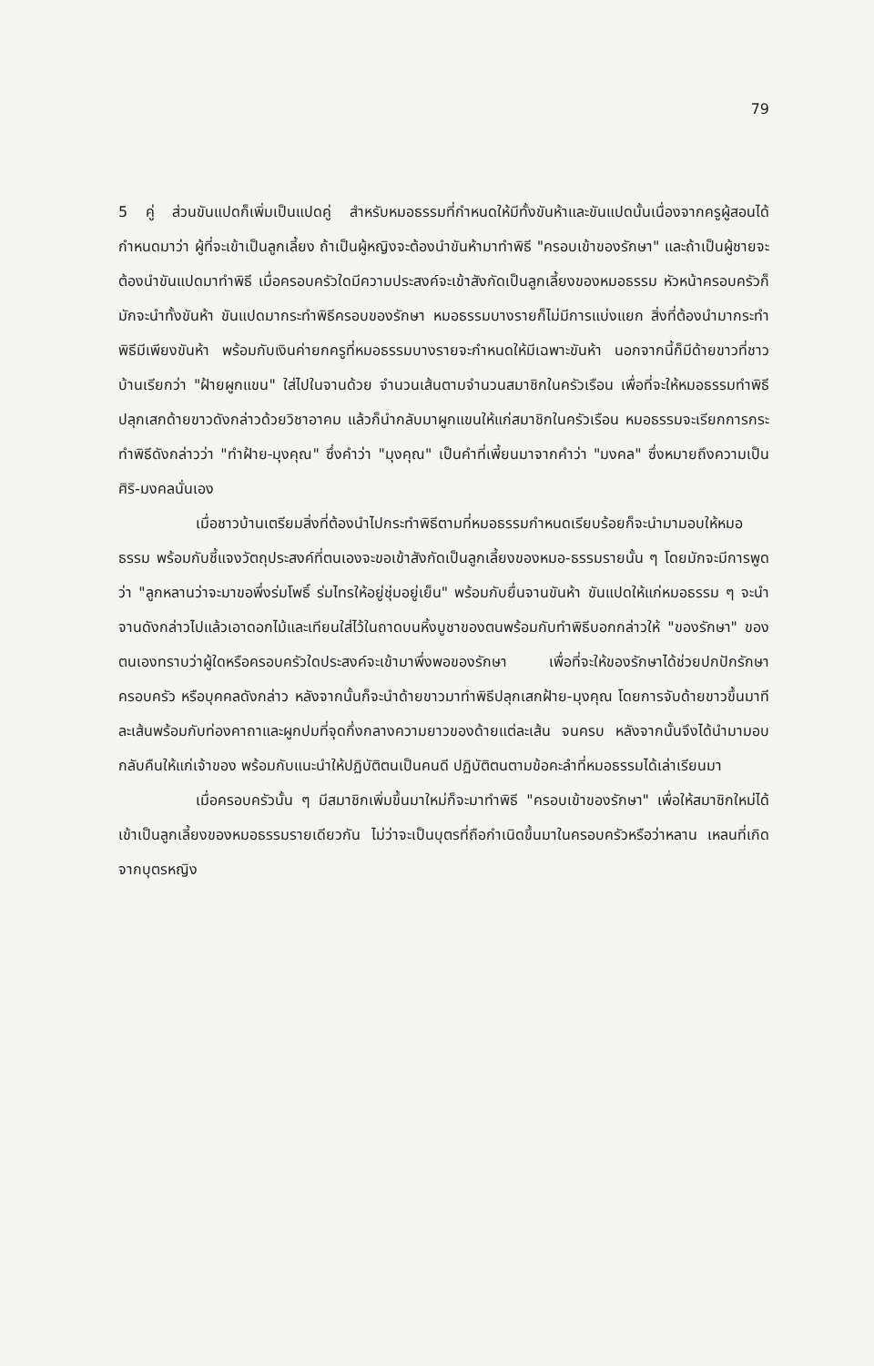79
5 คู่ ส่วนขันแปดก็เพิ่มเป็นแปดคู่ สำหรับหมอธรรมที่กำหนดให้มีทั้งขันห้าและขันแปดนั้นเนื่องจากครูผู้สอนได้กำหนดมาว่า ผู้ที่จะเข้าเป็นลูกเลี้ยง ถ้าเป็นผู้หญิงจะต้องนำขันห้ามาทำพิธี "ครอบเข้าของรักษา" และถ้าเป็นผู้ชายจะต้องนำขันแปดมาทำพิธี เมื่อครอบครัวใดมีความประสงค์จะเข้าสังกัดเป็นลูกเลี้ยงของหมอธรรม หัวหน้าครอบครัวก็มักจะนำทั้งขันห้า ขันแปดมากระทำพิธีครอบของรักษา หมอธรรมบางรายก็ไม่มีการแบ่งแยก สิ่งที่ต้องนำมากระทำพิธีมีเพียงขันห้า พร้อมกับเงินค่ายกครูที่หมอธรรมบางรายจะกำหนดให้มีเฉพาะขันห้า นอกจากนี้ก็มีด้ายขาวที่ชาวบ้านเรียกว่า "ฝ้ายผูกแขน" ใส่ไปในจานด้วย จำนวนเส้นตามจำนวนสมาชิกในครัวเรือน เพื่อที่จะให้หมอธรรมทำพิธีปลุกเสกด้ายขาวดังกล่าวด้วยวิชาอาคม แล้วก็นำกลับมาผูกแขนให้แก่สมาชิกในครัวเรือน หมอธรรมจะเรียกการกระทำพิธีดังกล่าวว่า "ทำฝ้าย-มุงคุณ" ซึ่งคำว่า "มุงคุณ" เป็นคำที่เพี้ยนมาจากคำว่า "มงคล" ซึ่งหมายถึงความเป็นศิริ-มงคลนั่นเอง
เมื่อชาวบ้านเตรียมสิ่งที่ต้องนำไปกระทำพิธีตามที่หมอธรรมกำหนดเรียบร้อยก็จะนำมามอบให้หมอธรรม พร้อมกับชี้แจงวัตถุประสงค์ที่ตนเองจะขอเข้าสังกัดเป็นลูกเลี้ยงของหมอ-ธรรมรายนั้น ๆ โดยมักจะมีการพูดว่า "ลูกหลานว่าจะมาขอพึ่งร่มโพธิ์ ร่มไทรให้อยู่ชุ่มอยู่เย็น" พร้อมกับยื่นจานขันห้า ขันแปดให้แก่หมอธรรม ๆ จะนำจานดังกล่าวไปแล้วเอาดอกไม้และเทียนใส่ไว้ในถาดบนหิ้งบูชาของตนพร้อมกับทำพิธีบอกกล่าวให้ "ของรักษา" ของตนเองทราบว่าผู้ใดหรือครอบครัวใดประสงค์จะเข้ามาพึ่งพอของรักษา เพื่อที่จะให้ของรักษาได้ช่วยปกปักรักษาครอบครัว หรือบุคคลดังกล่าว หลังจากนั้นก็จะนำด้ายขาวมาทำพิธีปลุกเสกฝ้าย-มุงคุณ โดยการจับด้ายขาวขึ้นมาทีละเส้นพร้อมกับท่องคาถาและผูกปมที่จุดกึ่งกลางความยาวของด้ายแต่ละเส้น จนครบ หลังจากนั้นจึงได้นำมามอบกลับคืนให้แก่เจ้าของ พร้อมกับแนะนำให้ปฏิบัติตนเป็นคนดี ปฏิบัติตนตามข้อคะลำที่หมอธรรมได้เล่าเรียนมา
เมื่อครอบครัวนั้น ๆ มีสมาชิกเพิ่มขึ้นมาใหม่ก็จะมาทำพิธี "ครอบเข้าของรักษา" เพื่อให้สมาชิกใหม่ได้เข้าเป็นลูกเลี้ยงของหมอธรรมรายเดียวกัน ไม่ว่าจะเป็นบุตรที่ถือกำเนิดขึ้นมาในครอบครัวหรือว่าหลาน เหลนที่เกิดจากบุตรหญิง